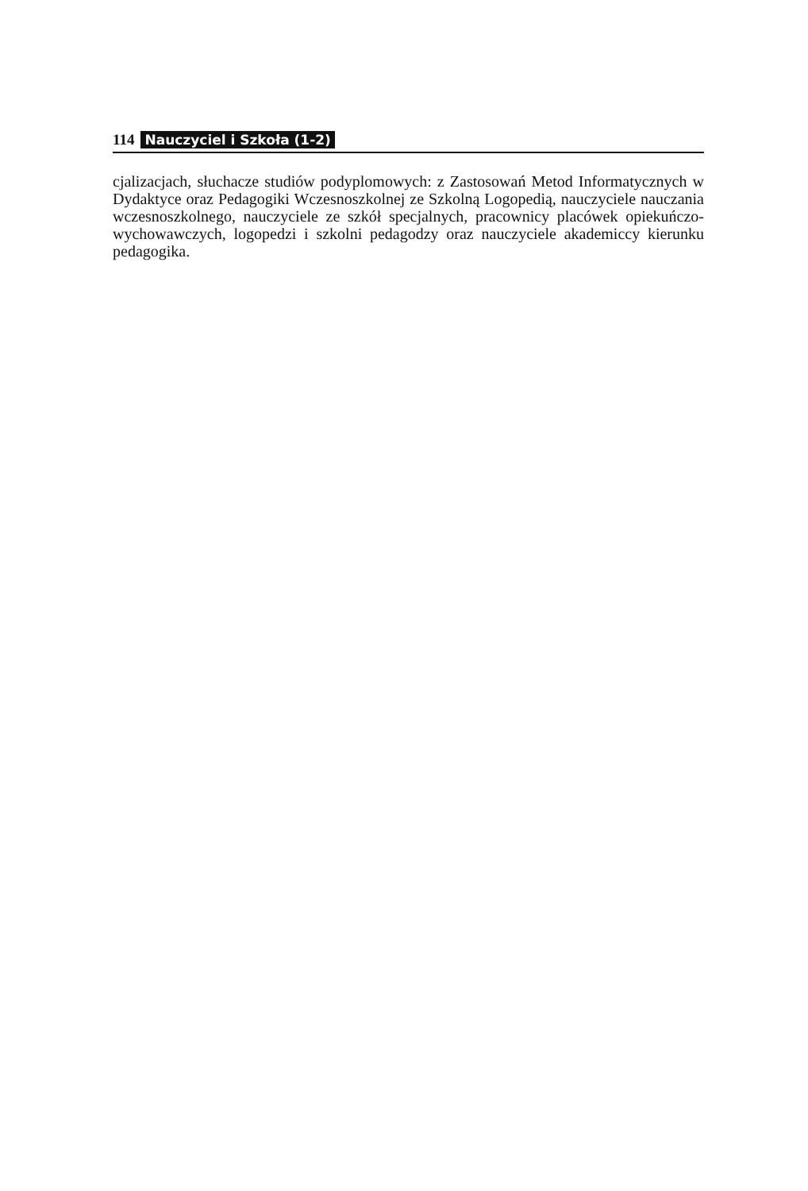114 Nauczyciel i Szkoła (1-2)
cjalizacjach, słuchacze studiów podyplomowych: z Zastosowań Metod Informatycznych w Dydaktyce oraz Pedagogiki Wczesnoszkolnej ze Szkolną Logopedią, nauczyciele nauczania wczesnoszkolnego, nauczyciele ze szkół specjalnych, pracownicy placówek opiekuńczo-wychowawczych, logopedzi i szkolni pedagodzy oraz nauczyciele akademiccy kierunku pedagogika.